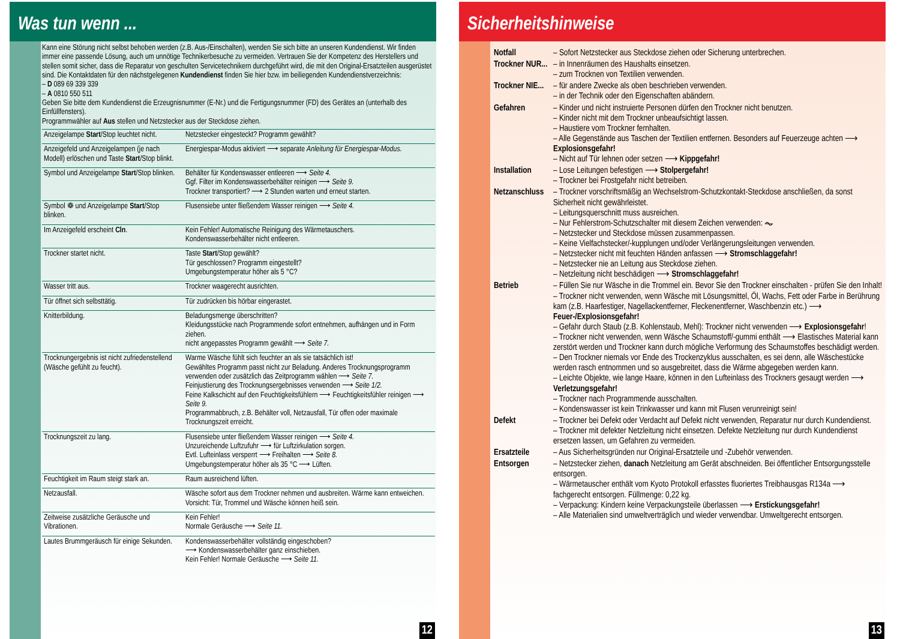Was tun wenn ...
Kann eine Störung nicht selbst behoben werden (z.B. Aus-/Einschalten), wenden Sie sich bitte an unseren Kundendienst. Wir finden immer eine passende Lösung, auch um unnötige Technikerbesuche zu vermeiden. Vertrauen Sie der Kompetenz des Herstellers und stellen somit sicher, dass die Reparatur von geschulten Servicetechnikern durchgeführt wird, die mit den Original-Ersatzteilen ausgerüstet sind. Die Kontaktdaten für den nächstgelegenen Kundendienst finden Sie hier bzw. im beiliegenden Kundendienstverzeichnis:
– D 089 69 339 339
– A 0810 550 511
Geben Sie bitte dem Kundendienst die Erzeugnisnummer (E-Nr.) und die Fertigungsnummer (FD) des Gerätes an (unterhalb des Einfüllfensters).
Programmwähler auf Aus stellen und Netzstecker aus der Steckdose ziehen.
| Anzeigelampe Start /Stop leuchtet nicht. | Netzstecker eingesteckt? Programm gewählt? |
| Anzeigefeld und Anzeigelampen (je nach Modell) erlöschen und Taste Start /Stop blinkt. | Energiespar-Modus aktiviert ⟶ separate Anleitung für Energiespar-Modus. |
| Symbol und Anzeigelampe Start /Stop blinken. | Behälter für Kondenswasser entleeren ⟶ Seite 4. Ggf. Filter im Kondenswasserbehälter reinigen ⟶ Seite 9. Trockner transportiert? ⟶ 2 Stunden warten und erneut starten. |
| Symbol ❁ und Anzeigelampe Start /Stop blinken. | Flusensiebe unter fließendem Wasser reinigen ⟶ Seite 4. |
| Im Anzeigefeld erscheint Cln . | Kein Fehler! Automatische Reinigung des Wärmetauschers. Kondenswasserbehälter nicht entleeren. |
| Trockner startet nicht. | Taste Start /Stop gewählt? Tür geschlossen? Programm eingestellt? Umgebungstemperatur höher als 5 °C? |
| Wasser tritt aus. | Trockner waagerecht ausrichten. |
| Tür öffnet sich selbsttätig. | Tür zudrücken bis hörbar eingerastet. |
| Knitterbildung. | Beladungsmenge überschritten? Kleidungsstücke nach Programmende sofort entnehmen, aufhängen und in Form ziehen. nicht angepasstes Programm gewählt ⟶ Seite 7. |
| Trocknungergebnis ist nicht zufriedenstellend (Wäsche gefühlt zu feucht). | Warme Wäsche fühlt sich feuchter an als sie tatsächlich ist! Gewähltes Programm passt nicht zur Beladung. Anderes Trocknungsprogramm verwenden oder zusätzlich das Zeitprogramm wählen ⟶ Seite 7. Feinjustierung des Trocknungsergebnisses verwenden ⟶ Seite 1/2. Feine Kalkschicht auf den Feuchtigkeitsfühlern ⟶ Feuchtigkeitsfühler reinigen ⟶ Seite 9. Programmabbruch, z.B. Behälter voll, Netzausfall, Tür offen oder maximale Trocknungszeit erreicht. |
| Trocknungszeit zu lang. | Flusensiebe unter fließendem Wasser reinigen ⟶ Seite 4. Unzureichende Luftzufuhr ⟶ für Luftzirkulation sorgen. Evtl. Lufteinlass versperrt ⟶ Freihalten ⟶ Seite 8. Umgebungstemperatur höher als 35 °C ⟶ Lüften. |
| Feuchtigkeit im Raum steigt stark an. | Raum ausreichend lüften. |
| Netzausfall. | Wäsche sofort aus dem Trockner nehmen und ausbreiten. Wärme kann entweichen. Vorsicht: Tür, Trommel und Wäsche können heiß sein. |
| Zeitweise zusätzliche Geräusche und Vibrationen. | Kein Fehler! Normale Geräusche ⟶ Seite 11. |
| Lautes Brummgeräusch für einige Sekunden. | Kondenswasserbehälter vollständig eingeschoben? ⟶ Kondenswasserbehälter ganz einschieben. Kein Fehler! Normale Geräusche ⟶ Seite 11. |
12
Sicherheitshinweise
| Notfall | – Sofort Netzstecker aus Steckdose ziehen oder Sicherung unterbrechen. |
| Trockner NUR... | – in Innenräumen des Haushalts einsetzen. – zum Trocknen von Textilien verwenden. |
| Trockner NIE... | – für andere Zwecke als oben beschrieben verwenden. – in der Technik oder den Eigenschaften abändern. |
| Gefahren | – Kinder und nicht instruierte Personen dürfen den Trockner nicht benutzen. – Kinder nicht mit dem Trockner unbeaufsichtigt lassen. – Haustiere vom Trockner fernhalten. – Alle Gegenstände aus Taschen der Textilien entfernen. Besonders auf Feuerzeuge achten ⟶ Explosionsgefahr! – Nicht auf Tür lehnen oder setzen ⟶ Kippgefahr! |
| Installation | – Lose Leitungen befestigen ⟶ Stolpergefahr! – Trockner bei Frostgefahr nicht betreiben. |
| Netzanschluss | – Trockner vorschriftsmäßig an Wechselstrom-Schutzkontakt-Steckdose anschließen, da sonst Sicherheit nicht gewährleistet. – Leitungsquerschnitt muss ausreichen. – Nur Fehlerstrom-Schutzschalter mit diesem Zeichen verwenden: ⏦ – Netzstecker und Steckdose müssen zusammenpassen. – Keine Vielfachstecker/-kupplungen und/oder Verlängerungsleitungen verwenden. – Netzstecker nicht mit feuchten Händen anfassen ⟶ Stromschlaggefahr! – Netzstecker nie an Leitung aus Steckdose ziehen. – Netzleitung nicht beschädigen ⟶ Stromschlaggefahr! |
| Betrieb | – Füllen Sie nur Wäsche in die Trommel ein. Bevor Sie den Trockner einschalten - prüfen Sie den Inhalt! – Trockner nicht verwenden, wenn Wäsche mit Lösungsmittel, Öl, Wachs, Fett oder Farbe in Berührung kam (z.B. Haarfestiger, Nagellackentferner, Fleckenentferner, Waschbenzin etc.) ⟶ Feuer-/Explosionsgefahr! – Gefahr durch Staub (z.B. Kohlenstaub, Mehl): Trockner nicht verwenden ⟶ Explosionsgefahr ! – Trockner nicht verwenden, wenn Wäsche Schaumstoff/-gummi enthält ⟶ Elastisches Material kann zerstört werden und Trockner kann durch mögliche Verformung des Schaumstoffes beschädigt werden. – Den Trockner niemals vor Ende des Trockenzyklus ausschalten, es sei denn, alle Wäschestücke werden rasch entnommen und so ausgebreitet, dass die Wärme abgegeben werden kann. – Leichte Objekte, wie lange Haare, können in den Lufteinlass des Trockners gesaugt werden ⟶ Verletzungsgefahr! – Trockner nach Programmende ausschalten. – Kondenswasser ist kein Trinkwasser und kann mit Flusen verunreinigt sein! |
| Defekt | – Trockner bei Defekt oder Verdacht auf Defekt nicht verwenden, Reparatur nur durch Kundendienst. – Trockner mit defekter Netzleitung nicht einsetzen. Defekte Netzleitung nur durch Kundendienst ersetzen lassen, um Gefahren zu vermeiden. |
| Ersatzteile | – Aus Sicherheitsgründen nur Original-Ersatzteile und -Zubehör verwenden. |
| Entsorgen | – Netzstecker ziehen, danach Netzleitung am Gerät abschneiden. Bei öffentlicher Entsorgungsstelle entsorgen. – Wärmetauscher enthält vom Kyoto Protokoll erfasstes fluoriertes Treibhausgas R134a ⟶ fachgerecht entsorgen. Füllmenge: 0,22 kg. – Verpackung: Kindern keine Verpackungsteile überlassen ⟶ Erstickungsgefahr! – Alle Materialien sind umweltverträglich und wieder verwendbar. Umweltgerecht entsorgen. |
13